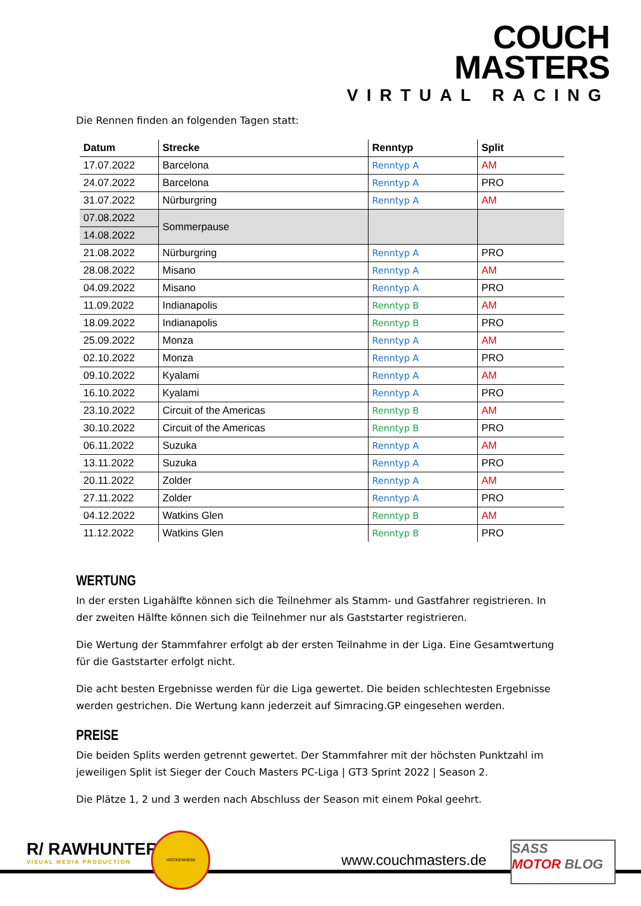COUCH
MASTERS
VIRTUAL RACING
Die Rennen finden an folgenden Tagen statt:
| Datum | Strecke | Renntyp | Split |
| --- | --- | --- | --- |
| 17.07.2022 | Barcelona | Renntyp A | AM |
| 24.07.2022 | Barcelona | Renntyp A | PRO |
| 31.07.2022 | Nürburgring | Renntyp A | AM |
| 07.08.2022 | Sommerpause | | |
| 14.08.2022 | | | |
| 21.08.2022 | Nürburgring | Renntyp A | PRO |
| 28.08.2022 | Misano | Renntyp A | AM |
| 04.09.2022 | Misano | Renntyp A | PRO |
| 11.09.2022 | Indianapolis | Renntyp B | AM |
| 18.09.2022 | Indianapolis | Renntyp B | PRO |
| 25.09.2022 | Monza | Renntyp A | AM |
| 02.10.2022 | Monza | Renntyp A | PRO |
| 09.10.2022 | Kyalami | Renntyp A | AM |
| 16.10.2022 | Kyalami | Renntyp A | PRO |
| 23.10.2022 | Circuit of the Americas | Renntyp B | AM |
| 30.10.2022 | Circuit of the Americas | Renntyp B | PRO |
| 06.11.2022 | Suzuka | Renntyp A | AM |
| 13.11.2022 | Suzuka | Renntyp A | PRO |
| 20.11.2022 | Zolder | Renntyp A | AM |
| 27.11.2022 | Zolder | Renntyp A | PRO |
| 04.12.2022 | Watkins Glen | Renntyp B | AM |
| 11.12.2022 | Watkins Glen | Renntyp B | PRO |
WERTUNG
In der ersten Ligahälfte können sich die Teilnehmer als Stamm- und Gastfahrer registrieren. In der zweiten Hälfte können sich die Teilnehmer nur als Gaststarter registrieren.
Die Wertung der Stammfahrer erfolgt ab der ersten Teilnahme in der Liga. Eine Gesamtwertung für die Gaststarter erfolgt nicht.
Die acht besten Ergebnisse werden für die Liga gewertet. Die beiden schlechtesten Ergebnisse werden gestrichen. Die Wertung kann jederzeit auf Simracing.GP eingesehen werden.
PREISE
Die beiden Splits werden getrennt gewertet. Der Stammfahrer mit der höchsten Punktzahl im jeweiligen Split ist Sieger der Couch Masters PC-Liga | GT3 Sprint 2022 | Season 2.
Die Plätze 1, 2 und 3 werden nach Abschluss der Season mit einem Pokal geehrt.
R/ RAWHUNTER
VISUAL MEDIA PRODUCTION
HOCKENHEIM
www.couchmasters.de
SASS
MOTOR BLOG